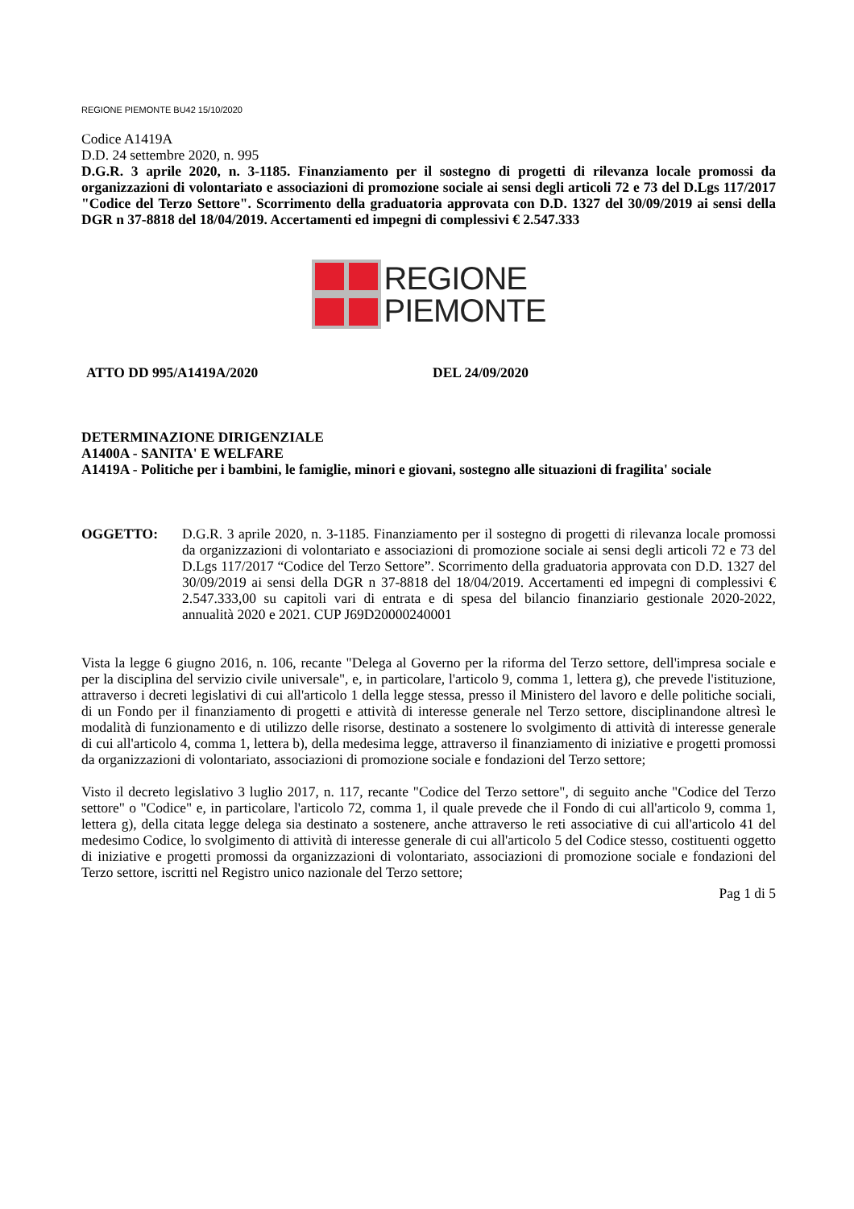REGIONE PIEMONTE BU42 15/10/2020
Codice A1419A
D.D. 24 settembre 2020, n. 995
D.G.R. 3 aprile 2020, n. 3-1185. Finanziamento per il sostegno di progetti di rilevanza locale promossi da organizzazioni di volontariato e associazioni di promozione sociale ai sensi degli articoli 72 e 73 del D.Lgs 117/2017 "Codice del Terzo Settore". Scorrimento della graduatoria approvata con D.D. 1327 del 30/09/2019 ai sensi della DGR n 37-8818 del 18/04/2019. Accertamenti ed impegni di complessivi € 2.547.333
REGIONE
PIEMONTE
ATTO DD 995/A1419A/2020 DEL 24/09/2020
DETERMINAZIONE DIRIGENZIALE
A1400A - SANITA' E WELFARE
A1419A - Politiche per i bambini, le famiglie, minori e giovani, sostegno alle situazioni di fragilita' sociale
OGGETTO: D.G.R. 3 aprile 2020, n. 3-1185. Finanziamento per il sostegno di progetti di rilevanza locale promossi da organizzazioni di volontariato e associazioni di promozione sociale ai sensi degli articoli 72 e 73 del D.Lgs 117/2017 “Codice del Terzo Settore”. Scorrimento della graduatoria approvata con D.D. 1327 del 30/09/2019 ai sensi della DGR n 37-8818 del 18/04/2019. Accertamenti ed impegni di complessivi € 2.547.333,00 su capitoli vari di entrata e di spesa del bilancio finanziario gestionale 2020-2022, annualità 2020 e 2021. CUP J69D20000240001
Vista la legge 6 giugno 2016, n. 106, recante "Delega al Governo per la riforma del Terzo settore, dell'impresa sociale e per la disciplina del servizio civile universale", e, in particolare, l'articolo 9, comma 1, lettera g), che prevede l'istituzione, attraverso i decreti legislativi di cui all'articolo 1 della legge stessa, presso il Ministero del lavoro e delle politiche sociali, di un Fondo per il finanziamento di progetti e attività di interesse generale nel Terzo settore, disciplinandone altresì le modalità di funzionamento e di utilizzo delle risorse, destinato a sostenere lo svolgimento di attività di interesse generale di cui all'articolo 4, comma 1, lettera b), della medesima legge, attraverso il finanziamento di iniziative e progetti promossi da organizzazioni di volontariato, associazioni di promozione sociale e fondazioni del Terzo settore;
Visto il decreto legislativo 3 luglio 2017, n. 117, recante "Codice del Terzo settore", di seguito anche "Codice del Terzo settore" o "Codice" e, in particolare, l'articolo 72, comma 1, il quale prevede che il Fondo di cui all'articolo 9, comma 1, lettera g), della citata legge delega sia destinato a sostenere, anche attraverso le reti associative di cui all'articolo 41 del medesimo Codice, lo svolgimento di attività di interesse generale di cui all'articolo 5 del Codice stesso, costituenti oggetto di iniziative e progetti promossi da organizzazioni di volontariato, associazioni di promozione sociale e fondazioni del Terzo settore, iscritti nel Registro unico nazionale del Terzo settore;
Pag 1 di 5